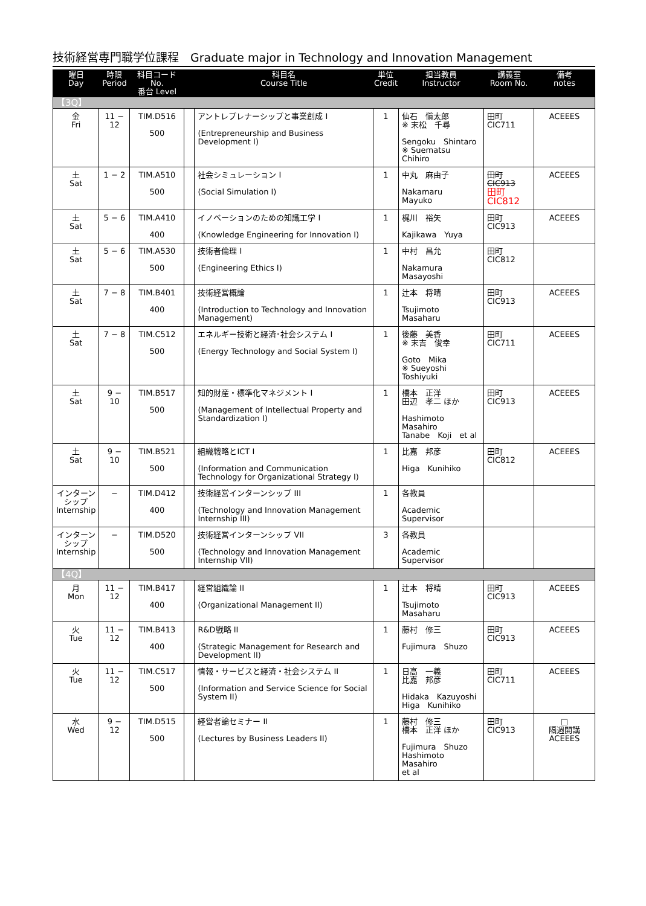技術経営専門職学位課程　Graduate major in Technology and Innovation Management
| 曜日 Day | 時限 Period | 科目コード No. 番台 Level | | 科目名 Course Title | 単位 Credit | 担当教員 Instructor | 講義室 Room No. | 備考 notes |
| --- | --- | --- | --- | --- | --- | --- | --- | --- |
| 【3Q】 | | | | | | | | |
| 金 Fri | 11 − 12 | TIM.D516 500 | | アントレプレナーシップと事業創成 I (Entrepreneurship and Business Development I) | 1 | 仙石 愼太郎 ※ 末松 千尋 Sengoku Shintaro ※ Suematsu Chihiro | 田町CIC711 | ACEEES |
| 土 Sat | 1 − 2 | TIM.A510 500 | | 社会シミュレーション I (Social Simulation I) | 1 | 中丸 麻由子 Nakamaru Mayuko | 田町CIC913 田町CIC812 | ACEEES |
| 土 Sat | 5 − 6 | TIM.A410 400 | | イノベーションのための知識工学 I (Knowledge Engineering for Innovation I) | 1 | 梶川 裕矢 Kajikawa Yuya | 田町CIC913 | ACEEES |
| 土 Sat | 5 − 6 | TIM.A530 500 | | 技術者倫理 I (Engineering Ethics I) | 1 | 中村 昌允 Nakamura Masayoshi | 田町CIC812 | |
| 土 Sat | 7 − 8 | TIM.B401 400 | | 技術経営概論 (Introduction to Technology and Innovation Management) | 1 | 辻本 将晴 Tsujimoto Masaharu | 田町CIC913 | ACEEES |
| 土 Sat | 7 − 8 | TIM.C512 500 | | エネルギー技術と経済･社会システム I (Energy Technology and Social System I) | 1 | 後藤 美香 ※ 末吉 俊幸 Goto Mika ※ Sueyoshi Toshiyuki | 田町CIC711 | ACEEES |
| 土 Sat | 9 − 10 | TIM.B517 500 | | 知的財産・標準化マネジメント I (Management of Intellectual Property and Standardization I) | 1 | 橋本 正洋 田辺 孝二 ほか Hashimoto Masahiro Tanabe Koji et al | 田町CIC913 | ACEEES |
| 土 Sat | 9 − 10 | TIM.B521 500 | | 組織戦略とICT I (Information and Communication Technology for Organizational Strategy I) | 1 | 比嘉 邦彦 Higa Kunihiko | 田町CIC812 | ACEEES |
| インターンシップ Internship | − | TIM.D412 400 | | 技術経営インターンシップ III (Technology and Innovation Management Internship III) | 1 | 各教員 Academic Supervisor | | |
| インターンシップ Internship | − | TIM.D520 500 | | 技術経営インターンシップ VII (Technology and Innovation Management Internship VII) | 3 | 各教員 Academic Supervisor | | |
| 【4Q】 | | | | | | | | |
| 月 Mon | 11 − 12 | TIM.B417 400 | | 経営組織論 II (Organizational Management II) | 1 | 辻本 将晴 Tsujimoto Masaharu | 田町CIC913 | ACEEES |
| 火 Tue | 11 − 12 | TIM.B413 400 | | R&D戦略 II (Strategic Management for Research and Development II) | 1 | 藤村 修三 Fujimura Shuzo | 田町CIC913 | ACEEES |
| 火 Tue | 11 − 12 | TIM.C517 500 | | 情報・サービスと経済・社会システム II (Information and Service Science for Social System II) | 1 | 日高 一義 比嘉 邦彦 Hidaka Kazuyoshi Higa Kunihiko | 田町CIC711 | ACEEES |
| 水 Wed | 9 − 12 | TIM.D515 500 | | 経営者論セミナー II (Lectures by Business Leaders II) | 1 | 藤村 修三 橋本 正洋 ほか Fujimura Shuzo Hashimoto Masahiro et al | 田町CIC913 | □ 隔週開講 ACEEES |